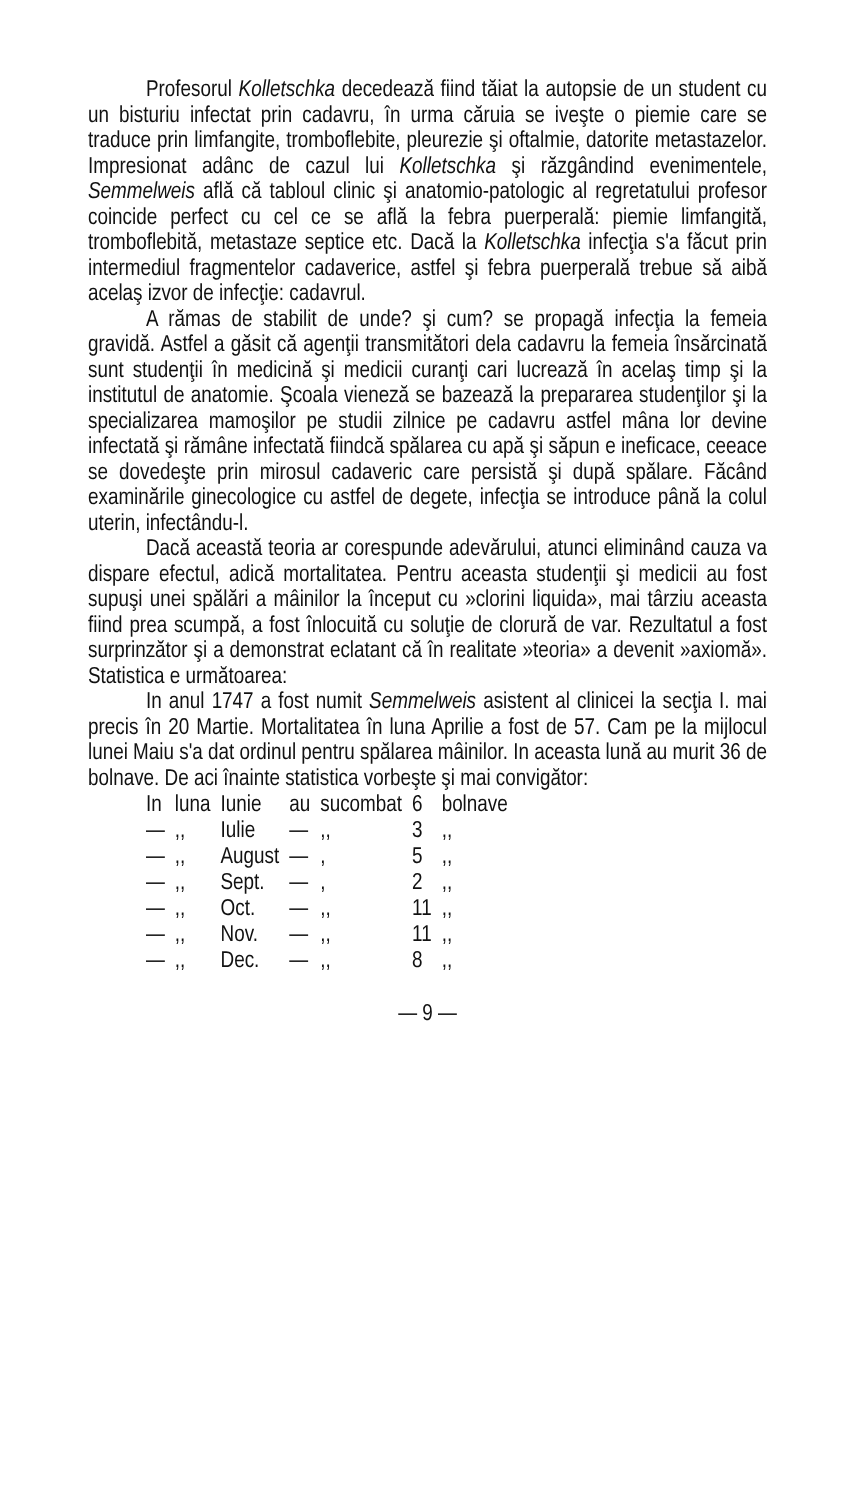Profesorul Kolletschka decedează fiind tăiat la autopsie de un student cu un bisturiu infectat prin cadavru, în urma căruia se iveşte o piemie care se traduce prin limfangite, tromboflebite, pleurezie şi oftalmie, datorite metastazelor. Impresionat adânc de cazul lui Kolletschka şi răzgândind evenimentele, Semmelweis află că tabloul clinic şi anatomio-patologic al regretatului profesor coincide perfect cu cel ce se află la febra puerperală: piemie limfangită, tromboflebită, metastaze septice etc. Dacă la Kolletschka infecţia s'a făcut prin intermediul fragmentelor cadaverice, astfel şi febra puerperală trebue să aibă acelaş izvor de infecţie: cadavrul.
A rămas de stabilit de unde? şi cum? se propagă infecţia la femeia gravidă. Astfel a găsit că agenţii transmitători dela cadavru la femeia însărcinată sunt studenţii în medicină şi medicii curanţi cari lucrează în acelaş timp şi la institutul de anatomie. Şcoala vieneză se bazează la prepararea studenţilor şi la specializarea mamoşilor pe studii zilnice pe cadavru astfel mâna lor devine infectată şi rămâne infectată fiindcă spălarea cu apă şi săpun e ineficace, ceeace se dovedeşte prin mirosul cadaveric care persistă şi după spălare. Făcând examinările ginecologice cu astfel de degete, infecţia se introduce până la colul uterin, infectându-l.
Dacă această teoria ar corespunde adevărului, atunci eliminând cauza va dispare efectul, adică mortalitatea. Pentru aceasta studenţii şi medicii au fost supuşi unei spălări a mâinilor la început cu »clorini liquida», mai târziu aceasta fiind prea scumpă, a fost înlocuită cu soluţie de clorură de var. Rezultatul a fost surprinzător şi a demonstrat eclatant că în realitate »teoria» a devenit »axiomă». Statistica e următoarea:
In anul 1747 a fost numit Semmelweis asistent al clinicei la secţia I. mai precis în 20 Martie. Mortalitatea în luna Aprilie a fost de 57. Cam pe la mijlocul lunei Maiu s'a dat ordinul pentru spălarea mâinilor. In aceasta lună au murit 36 de bolnave. De aci înainte statistica vorbeşte şi mai convigător:
| In | luna | Iunie | au | sucombat | 6 | bolnave |
| — | ,, | Iulie | — | ,, | 3 | ,, |
| — | ,, | August | — | , | 5 | ,, |
| — | ,, | Sept. | — | , | 2 | ,, |
| — | ,, | Oct. | — | ,, | 11 | ,, |
| — | ,, | Nov. | — | ,, | 11 | ,, |
| — | ,, | Dec. | — | ,, | 8 | ,, |
— 9 —